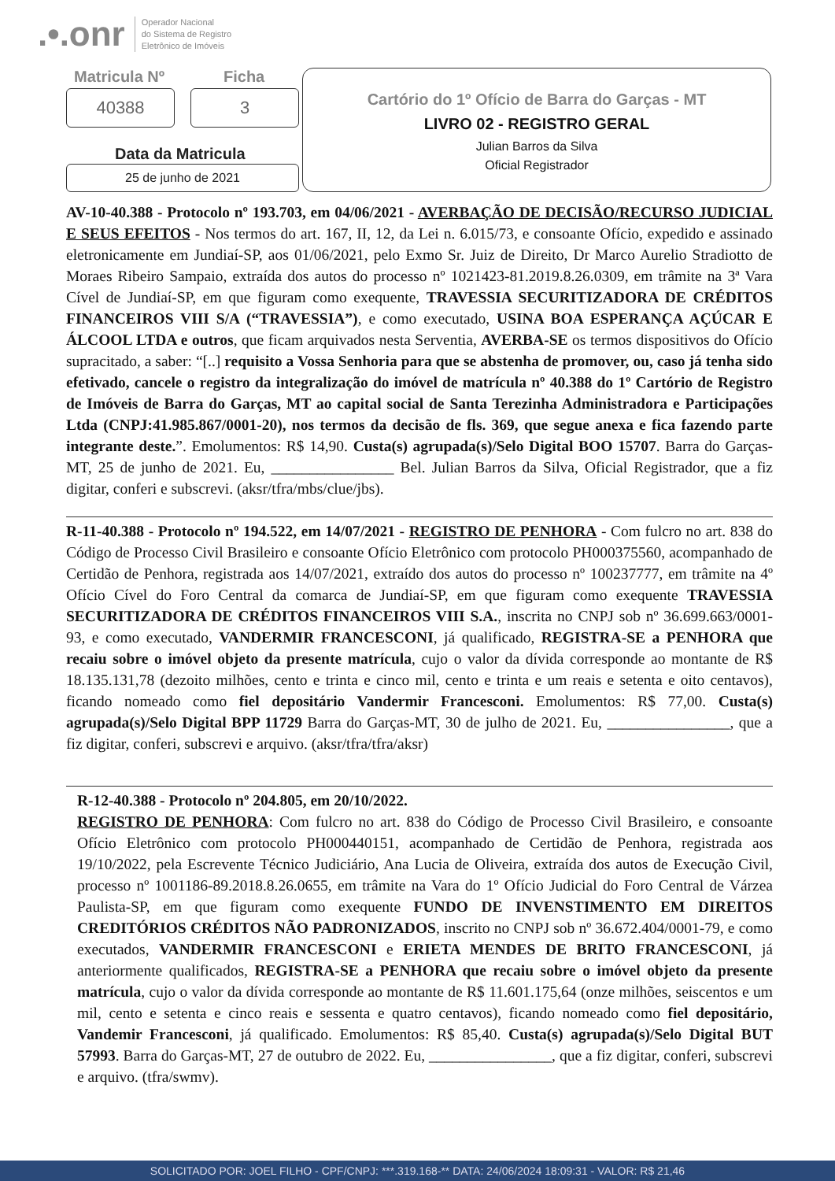.•.onr Operador Nacional
do Sistema de Registro
Eletrônico de Imóveis
Matricula Nº Ficha
40388 3
Data da Matricula
25 de junho de 2021
Cartório do 1º Ofício de Barra do Garças - MT
LIVRO 02 - REGISTRO GERAL
Julian Barros da Silva
Oficial Registrador
AV-10-40.388 - Protocolo nº 193.703, em 04/06/2021 - AVERBAÇÃO DE DECISÃO/RECURSO JUDICIAL E SEUS EFEITOS - Nos termos do art. 167, II, 12, da Lei n. 6.015/73, e consoante Ofício, expedido e assinado eletronicamente em Jundiaí-SP, aos 01/06/2021, pelo Exmo Sr. Juiz de Direito, Dr Marco Aurelio Stradiotto de Moraes Ribeiro Sampaio, extraída dos autos do processo nº 1021423-81.2019.8.26.0309, em trâmite na 3ª Vara Cível de Jundiaí-SP, em que figuram como exequente, TRAVESSIA SECURITIZADORA DE CRÉDITOS FINANCEIROS VIII S/A (“TRAVESSIA”), e como executado, USINA BOA ESPERANÇA AÇÚCAR E ÁLCOOL LTDA e outros, que ficam arquivados nesta Serventia, AVERBA-SE os termos dispositivos do Ofício supracitado, a saber: “[..] requisito a Vossa Senhoria para que se abstenha de promover, ou, caso já tenha sido efetivado, cancele o registro da integralização do imóvel de matrícula nº 40.388 do 1º Cartório de Registro de Imóveis de Barra do Garças, MT ao capital social de Santa Terezinha Administradora e Participações Ltda (CNPJ:41.985.867/0001-20), nos termos da decisão de fls. 369, que segue anexa e fica fazendo parte integrante deste.”. Emolumentos: R$ 14,90. Custa(s) agrupada(s)/Selo Digital BOO 15707. Barra do Garças-MT, 25 de junho de 2021. Eu, ________________ Bel. Julian Barros da Silva, Oficial Registrador, que a fiz digitar, conferi e subscrevi. (aksr/tfra/mbs/clue/jbs).
R-11-40.388 - Protocolo nº 194.522, em 14/07/2021 - REGISTRO DE PENHORA - Com fulcro no art. 838 do Código de Processo Civil Brasileiro e consoante Ofício Eletrônico com protocolo PH000375560, acompanhado de Certidão de Penhora, registrada aos 14/07/2021, extraído dos autos do processo nº 100237777, em trâmite na 4º Ofício Cível do Foro Central da comarca de Jundiaí-SP, em que figuram como exequente TRAVESSIA SECURITIZADORA DE CRÉDITOS FINANCEIROS VIII S.A., inscrita no CNPJ sob nº 36.699.663/0001-93, e como executado, VANDERMIR FRANCESCONI, já qualificado, REGISTRA-SE a PENHORA que recaiu sobre o imóvel objeto da presente matrícula, cujo o valor da dívida corresponde ao montante de R$ 18.135.131,78 (dezoito milhões, cento e trinta e cinco mil, cento e trinta e um reais e setenta e oito centavos), ficando nomeado como fiel depositário Vandermir Francesconi. Emolumentos: R$ 77,00. Custa(s) agrupada(s)/Selo Digital BPP 11729 Barra do Garças-MT, 30 de julho de 2021. Eu, ________________, que a fiz digitar, conferi, subscrevi e arquivo. (aksr/tfra/tfra/aksr)
R-12-40.388 - Protocolo nº 204.805, em 20/10/2022.
REGISTRO DE PENHORA: Com fulcro no art. 838 do Código de Processo Civil Brasileiro, e consoante Ofício Eletrônico com protocolo PH000440151, acompanhado de Certidão de Penhora, registrada aos 19/10/2022, pela Escrevente Técnico Judiciário, Ana Lucia de Oliveira, extraída dos autos de Execução Civil, processo nº 1001186-89.2018.8.26.0655, em trâmite na Vara do 1º Ofício Judicial do Foro Central de Várzea Paulista-SP, em que figuram como exequente FUNDO DE INVENSTIMENTO EM DIREITOS CREDITÓRIOS CRÉDITOS NÃO PADRONIZADOS, inscrito no CNPJ sob nº 36.672.404/0001-79, e como executados, VANDERMIR FRANCESCONI e ERIETA MENDES DE BRITO FRANCESCONI, já anteriormente qualificados, REGISTRA-SE a PENHORA que recaiu sobre o imóvel objeto da presente matrícula, cujo o valor da dívida corresponde ao montante de R$ 11.601.175,64 (onze milhões, seiscentos e um mil, cento e setenta e cinco reais e sessenta e quatro centavos), ficando nomeado como fiel depositário, Vandemir Francesconi, já qualificado. Emolumentos: R$ 85,40. Custa(s) agrupada(s)/Selo Digital BUT 57993. Barra do Garças-MT, 27 de outubro de 2022. Eu, ________________, que a fiz digitar, conferi, subscrevi e arquivo. (tfra/swmv).
SOLICITADO POR: JOEL FILHO - CPF/CNPJ: ***.319.168-** DATA: 24/06/2024 18:09:31 - VALOR: R$ 21,46